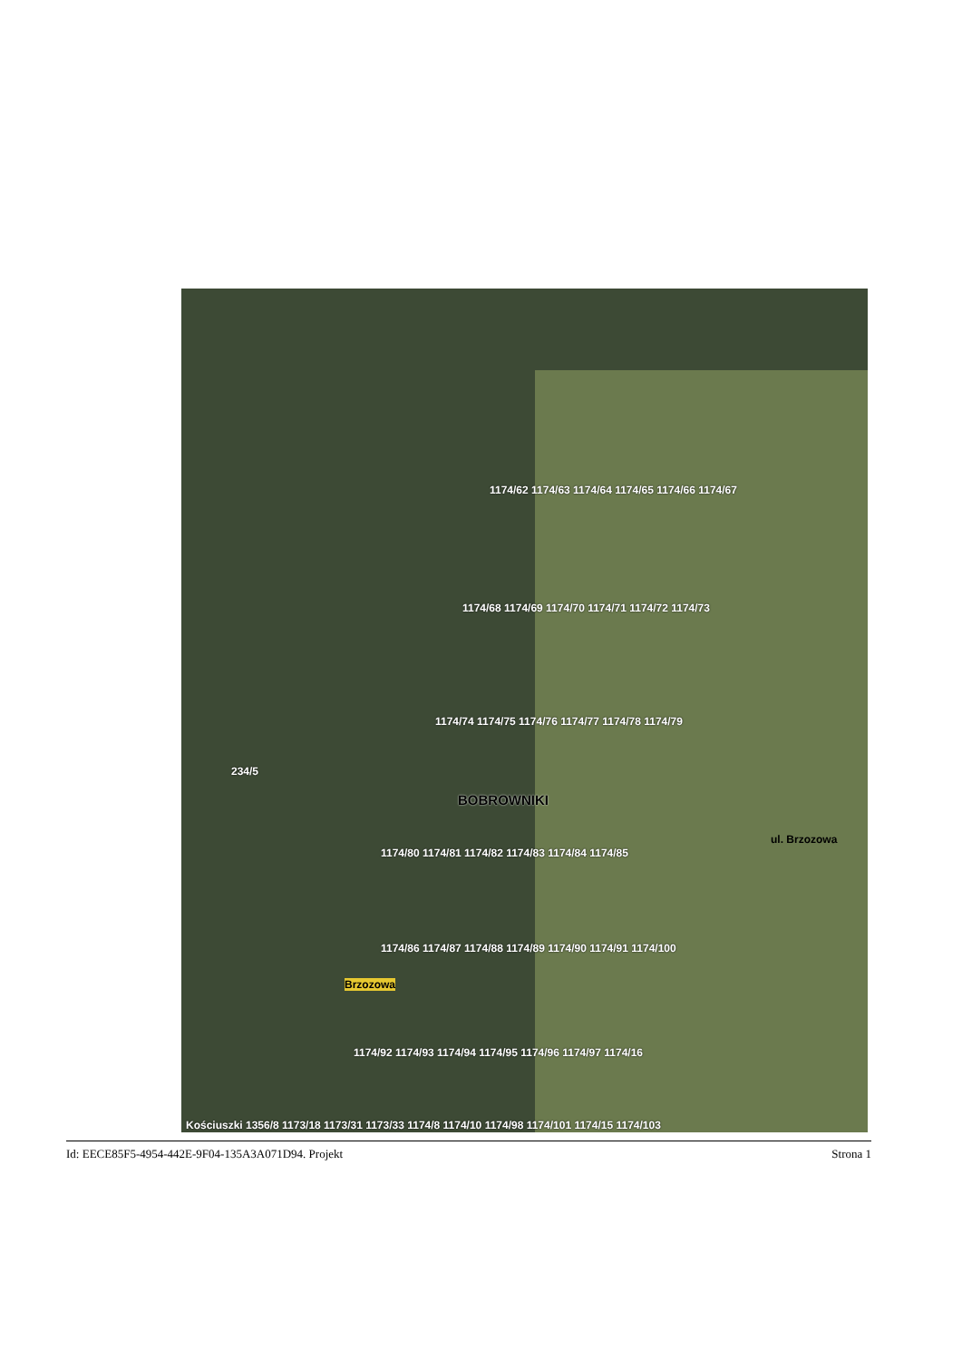234/5
BOBROWNIKI
1174/62 1174/63 1174/64 1174/65 1174/66 1174/67
1174/68 1174/69 1174/70 1174/71 1174/72 1174/73
1174/74 1174/75 1174/76 1174/77 1174/78 1174/79
1174/80 1174/81 1174/82 1174/83 1174/84 1174/85
1174/86 1174/87 1174/88 1174/89 1174/90 1174/91 1174/100
1174/92 1174/93 1174/94 1174/95 1174/96 1174/97 1174/16
Kościuszki 1356/8 1173/18 1173/31 1173/33 1174/8 1174/10 1174/98 1174/101 1174/15 1174/103
Brzozowa
ul. Brzozowa
Id: EECE85F5-4954-442E-9F04-135A3A071D94. Projekt Strona 1